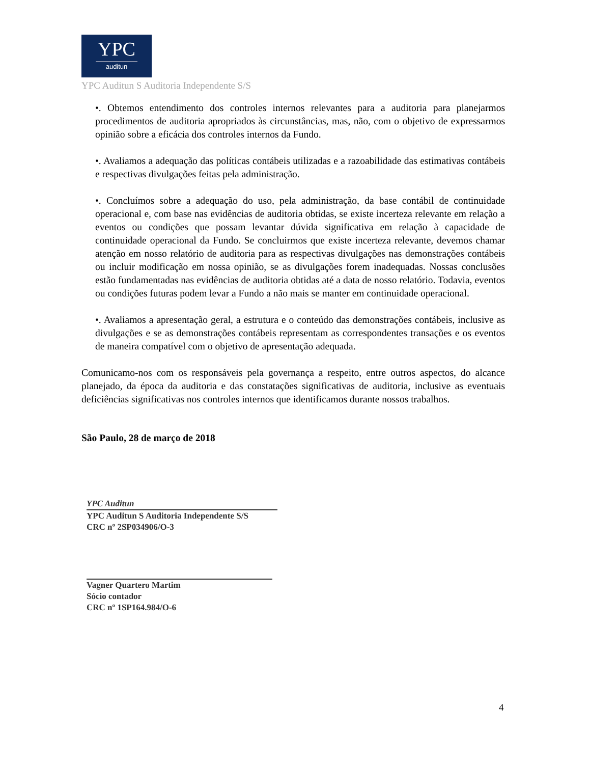YPC
auditun
YPC Auditun S Auditoria Independente S/S
•. Obtemos entendimento dos controles internos relevantes para a auditoria para planejarmos procedimentos de auditoria apropriados às circunstâncias, mas, não, com o objetivo de expressarmos opinião sobre a eficácia dos controles internos da Fundo.
•. Avaliamos a adequação das políticas contábeis utilizadas e a razoabilidade das estimativas contábeis e respectivas divulgações feitas pela administração.
•. Concluímos sobre a adequação do uso, pela administração, da base contábil de continuidade operacional e, com base nas evidências de auditoria obtidas, se existe incerteza relevante em relação a eventos ou condições que possam levantar dúvida significativa em relação à capacidade de continuidade operacional da Fundo. Se concluirmos que existe incerteza relevante, devemos chamar atenção em nosso relatório de auditoria para as respectivas divulgações nas demonstrações contábeis ou incluir modificação em nossa opinião, se as divulgações forem inadequadas. Nossas conclusões estão fundamentadas nas evidências de auditoria obtidas até a data de nosso relatório. Todavia, eventos ou condições futuras podem levar a Fundo a não mais se manter em continuidade operacional.
•. Avaliamos a apresentação geral, a estrutura e o conteúdo das demonstrações contábeis, inclusive as divulgações e se as demonstrações contábeis representam as correspondentes transações e os eventos de maneira compatível com o objetivo de apresentação adequada.
Comunicamo-nos com os responsáveis pela governança a respeito, entre outros aspectos, do alcance planejado, da época da auditoria e das constatações significativas de auditoria, inclusive as eventuais deficiências significativas nos controles internos que identificamos durante nossos trabalhos.
São Paulo, 28 de março de 2018
YPC Auditun
YPC Auditun S Auditoria Independente S/S
CRC nº 2SP034906/O-3
Vagner Quartero Martim
Sócio contador
CRC nº 1SP164.984/O-6
4